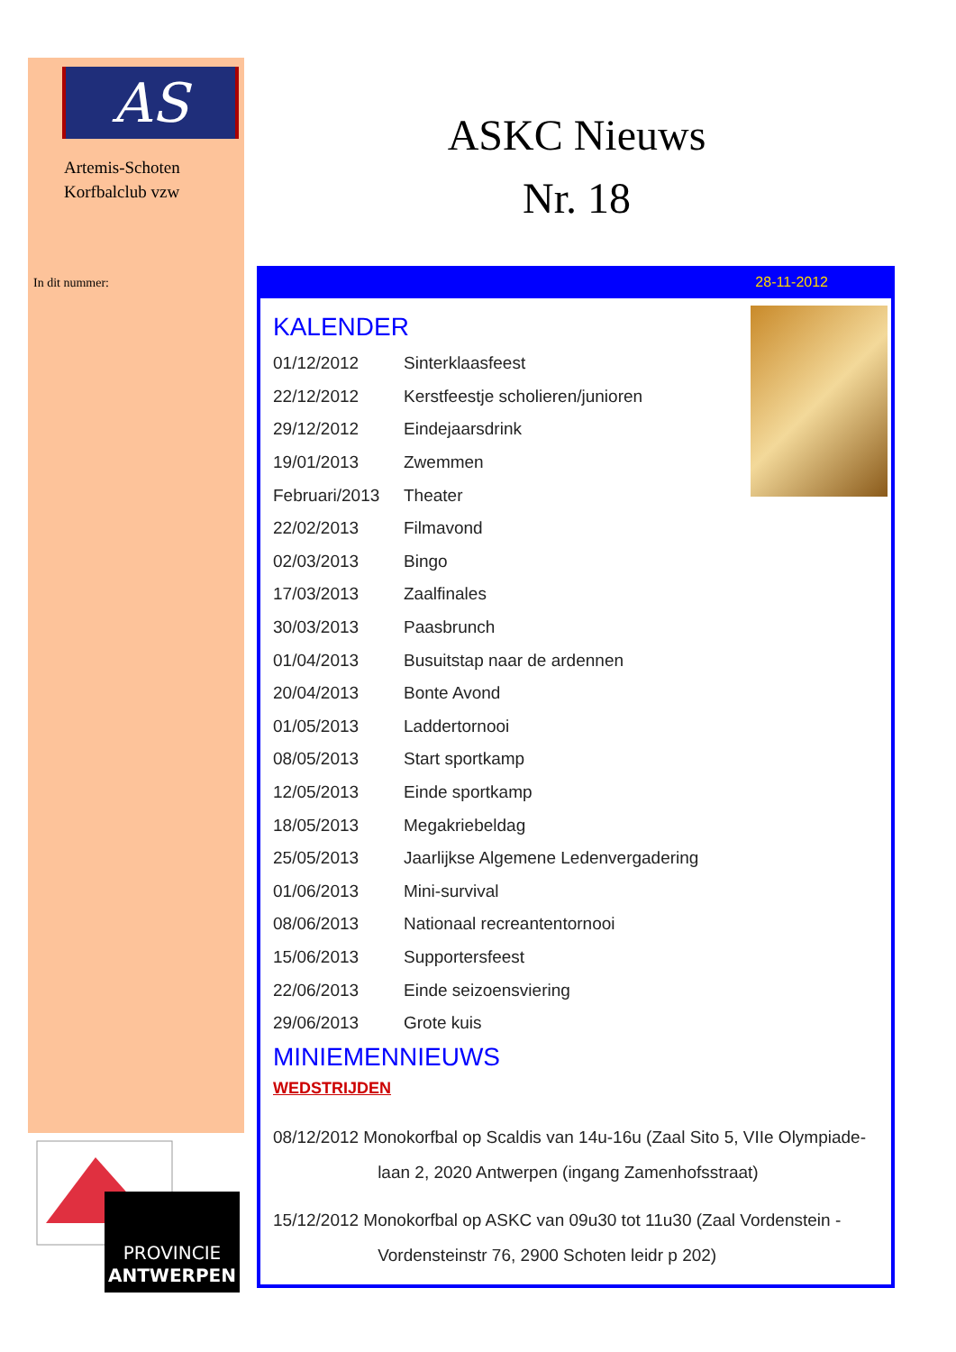AS
Artemis-Schoten
Korfbalclub vzw
In dit nummer:
PROVINCIE
ANTWERPEN
ASKC Nieuws
Nr. 18
28-11-2012
KALENDER
01/12/2012 Sinterklaasfeest
22/12/2012 Kerstfeestje scholieren/junioren
29/12/2012 Eindejaarsdrink
19/01/2013 Zwemmen
Februari/2013 Theater
22/02/2013 Filmavond
02/03/2013 Bingo
17/03/2013 Zaalfinales
30/03/2013 Paasbrunch
01/04/2013 Busuitstap naar de ardennen
20/04/2013 Bonte Avond
01/05/2013 Laddertornooi
08/05/2013 Start sportkamp
12/05/2013 Einde sportkamp
18/05/2013 Megakriebeldag
25/05/2013 Jaarlijkse Algemene Ledenvergadering
01/06/2013 Mini-survival
08/06/2013 Nationaal recreantentornooi
15/06/2013 Supportersfeest
22/06/2013 Einde seizoensviering
29/06/2013 Grote kuis
MINIEMENNIEUWS
WEDSTRIJDEN
08/12/2012 Monokorfbal op Scaldis van 14u-16u (Zaal Sito 5, VIIe Olympiade-
laan 2, 2020 Antwerpen (ingang Zamenhofsstraat)
15/12/2012 Monokorfbal op ASKC van 09u30 tot 11u30 (Zaal Vordenstein -
Vordensteinstr 76, 2900 Schoten leidr p 202)